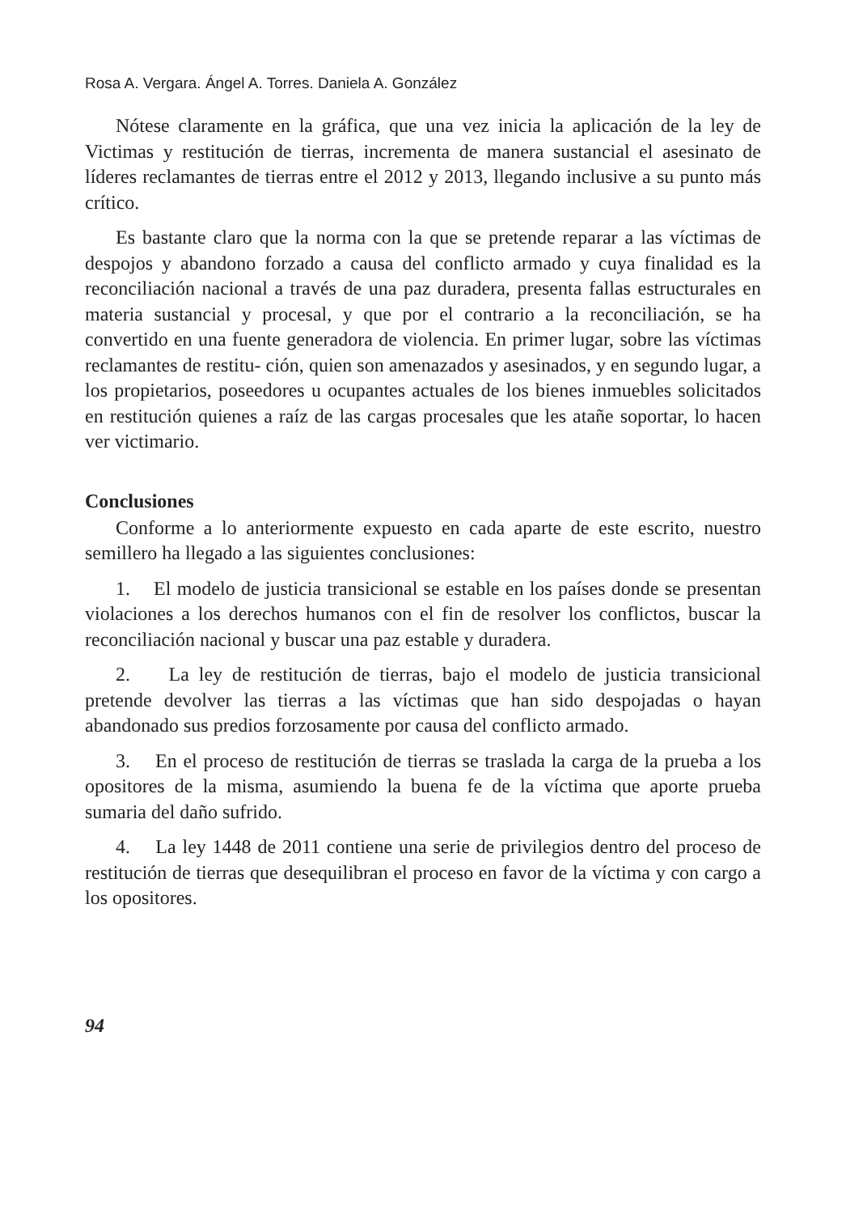Rosa A. Vergara. Ángel A. Torres. Daniela A. González
Nótese claramente en la gráfica, que una vez inicia la aplicación de la ley de Victimas y restitución de tierras, incrementa de manera sustancial el asesinato de líderes reclamantes de tierras entre el 2012 y 2013, llegando inclusive a su punto más crítico.
Es bastante claro que la norma con la que se pretende reparar a las víctimas de despojos y abandono forzado a causa del conflicto armado y cuya finalidad es la reconciliación nacional a través de una paz duradera, presenta fallas estructurales en materia sustancial y procesal, y que por el contrario a la reconciliación, se ha convertido en una fuente generadora de violencia. En primer lugar, sobre las víctimas reclamantes de restitu- ción, quien son amenazados y asesinados, y en segundo lugar, a los propietarios, poseedores u ocupantes actuales de los bienes inmuebles solicitados en restitución quienes a raíz de las cargas procesales que les atañe soportar, lo hacen ver victimario.
Conclusiones
Conforme a lo anteriormente expuesto en cada aparte de este escrito, nuestro semillero ha llegado a las siguientes conclusiones:
1. El modelo de justicia transicional se estable en los países donde se presentan violaciones a los derechos humanos con el fin de resolver los conflictos, buscar la reconciliación nacional y buscar una paz estable y duradera.
2. La ley de restitución de tierras, bajo el modelo de justicia transicional pretende devolver las tierras a las víctimas que han sido despojadas o hayan abandonado sus predios forzosamente por causa del conflicto armado.
3. En el proceso de restitución de tierras se traslada la carga de la prueba a los opositores de la misma, asumiendo la buena fe de la víctima que aporte prueba sumaria del daño sufrido.
4. La ley 1448 de 2011 contiene una serie de privilegios dentro del proceso de restitución de tierras que desequilibran el proceso en favor de la víctima y con cargo a los opositores.
94